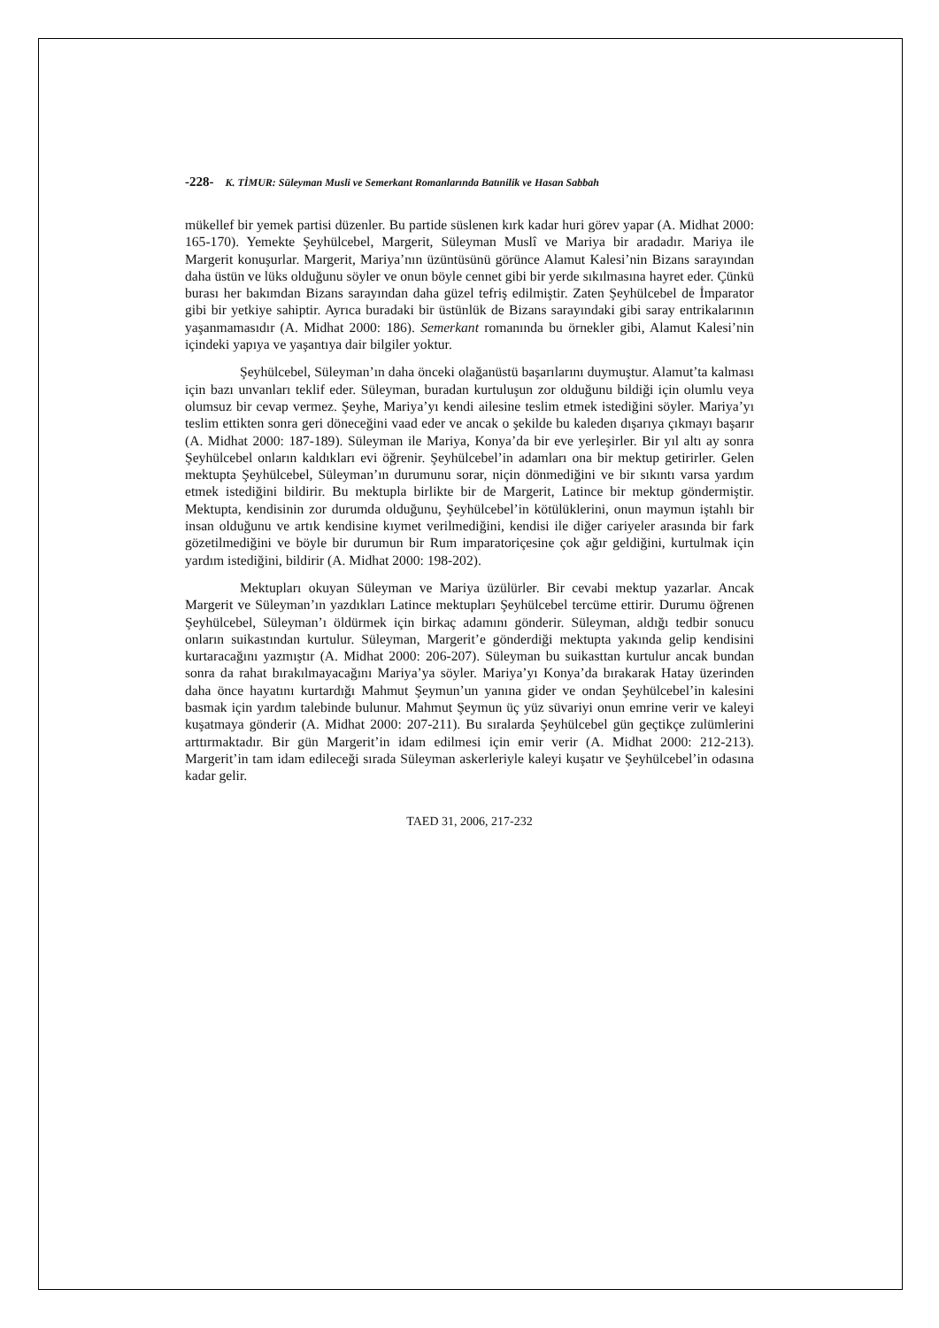-228- K. TİMUR: Süleyman Musli ve Semerkant Romanlarında Batınilik ve Hasan Sabbah
mükellef bir yemek partisi düzenler. Bu partide süslenen kırk kadar huri görev yapar (A. Midhat 2000: 165-170). Yemekte Şeyhülcebel, Margerit, Süleyman Muslî ve Mariya bir aradadır. Mariya ile Margerit konuşurlar. Margerit, Mariya’nın üzüntüsünü görünce Alamut Kalesi’nin Bizans sarayından daha üstün ve lüks olduğunu söyler ve onun böyle cennet gibi bir yerde sıkılmasına hayret eder. Çünkü burası her bakımdan Bizans sarayından daha güzel tefriş edilmiştir. Zaten Şeyhülcebel de İmparator gibi bir yetkiye sahiptir. Ayrıca buradaki bir üstünlük de Bizans sarayındaki gibi saray entrikalarının yaşanmamasıdır (A. Midhat 2000: 186). Semerkant romanında bu örnekler gibi, Alamut Kalesi’nin içindeki yapıya ve yaşantıya dair bilgiler yoktur.
Şeyhülcebel, Süleyman’ın daha önceki olağanüstü başarılarını duymuştur. Alamut’ta kalması için bazı unvanları teklif eder. Süleyman, buradan kurtuluşun zor olduğunu bildiği için olumlu veya olumsuz bir cevap vermez. Şeyhe, Mariya’yı kendi ailesine teslim etmek istediğini söyler. Mariya’yı teslim ettikten sonra geri döneceğini vaad eder ve ancak o şekilde bu kaleden dışarıya çıkmayı başarır (A. Midhat 2000: 187-189). Süleyman ile Mariya, Konya’da bir eve yerleşirler. Bir yıl altı ay sonra Şeyhülcebel onların kaldıkları evi öğrenir. Şeyhülcebel’in adamları ona bir mektup getirirler. Gelen mektupta Şeyhülcebel, Süleyman’ın durumunu sorar, niçin dönmediğini ve bir sıkıntı varsa yardım etmek istediğini bildirir. Bu mektupla birlikte bir de Margerit, Latince bir mektup göndermiştir. Mektupta, kendisinin zor durumda olduğunu, Şeyhülcebel’in kötülüklerini, onun maymun iştahlı bir insan olduğunu ve artık kendisine kıymet verilmediğini, kendisi ile diğer cariyeler arasında bir fark gözetilmediğini ve böyle bir durumun bir Rum imparatoriçesine çok ağır geldiğini, kurtulmak için yardım istediğini, bildirir (A. Midhat 2000: 198-202).
Mektupları okuyan Süleyman ve Mariya üzülürler. Bir cevabi mektup yazarlar. Ancak Margerit ve Süleyman’ın yazdıkları Latince mektupları Şeyhülcebel tercüme ettirir. Durumu öğrenen Şeyhülcebel, Süleyman’ı öldürmek için birkaç adamını gönderir. Süleyman, aldığı tedbir sonucu onların suikastından kurtulur. Süleyman, Margerit’e gönderdiği mektupta yakında gelip kendisini kurtaracağını yazmıştır (A. Midhat 2000: 206-207). Süleyman bu suikasttan kurtulur ancak bundan sonra da rahat bırakılmayacağını Mariya’ya söyler. Mariya’yı Konya’da bırakarak Hatay üzerinden daha önce hayatını kurtardığı Mahmut Şeymun’un yanına gider ve ondan Şeyhülcebel’in kalesini basmak için yardım talebinde bulunur. Mahmut Şeymun üç yüz süvariyi onun emrine verir ve kaleyi kuşatmaya gönderir (A. Midhat 2000: 207-211). Bu sıralarda Şeyhülcebel gün geçtikçe zulümlerini arttırmaktadır. Bir gün Margerit’in idam edilmesi için emir verir (A. Midhat 2000: 212-213). Margerit’in tam idam edileceği sırada Süleyman askerleriyle kaleyi kuşatır ve Şeyhülcebel’in odasına kadar gelir.
TAED 31, 2006, 217-232